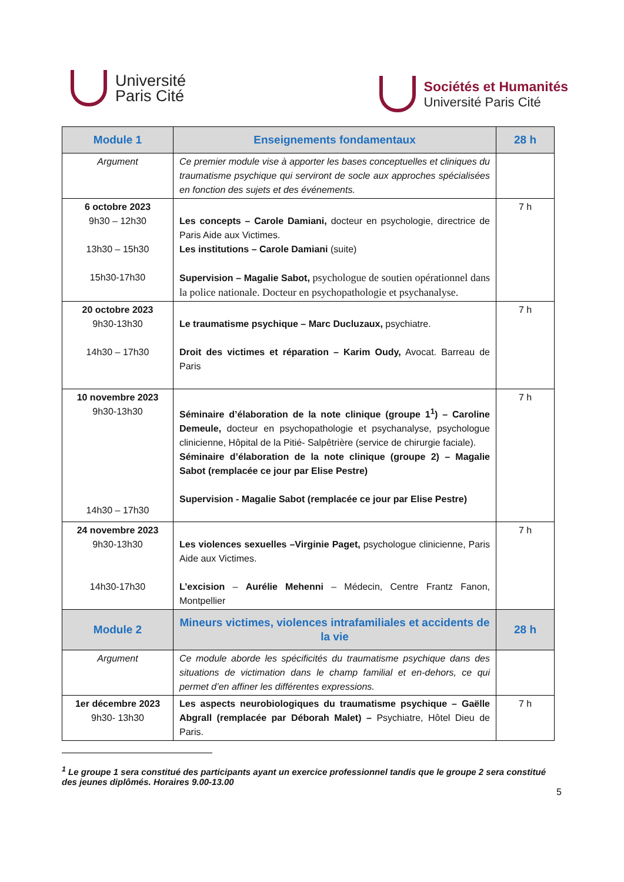Université
Paris Cité
Sociétés et Humanités
Université Paris Cité
| Module 1 | Enseignements fondamentaux | 28 h |
| --- | --- | --- |
| Argument | Ce premier module vise à apporter les bases conceptuelles et cliniques du traumatisme psychique qui serviront de socle aux approches spécialisées en fonction des sujets et des événements. | |
| 6 octobre 2023 9h30 – 12h30 13h30 – 15h30 15h30-17h30 | Les concepts – Carole Damiani, docteur en psychologie, directrice de Paris Aide aux Victimes. Les institutions – Carole Damiani (suite) Supervision – Magalie Sabot, psychologue de soutien opérationnel dans la police nationale. Docteur en psychopathologie et psychanalyse. | 7 h |
| 20 octobre 2023 9h30-13h30 14h30 – 17h30 | Le traumatisme psychique – Marc Ducluzaux, psychiatre. Droit des victimes et réparation – Karim Oudy, Avocat. Barreau de Paris | 7 h |
| 10 novembre 2023 9h30-13h30 14h30 – 17h30 | Séminaire d’élaboration de la note clinique (groupe 1<sup>1</sup>) – Caroline Demeule, docteur en psychopathologie et psychanalyse, psychologue clinicienne, Hôpital de la Pitié- Salpêtrière (service de chirurgie faciale). Séminaire d’élaboration de la note clinique (groupe 2) – Magalie Sabot (remplacée ce jour par Elise Pestre) Supervision - Magalie Sabot (remplacée ce jour par Elise Pestre) | 7 h |
| 24 novembre 2023 9h30-13h30 14h30-17h30 | Les violences sexuelles –Virginie Paget, psychologue clinicienne, Paris Aide aux Victimes. L’excision – Aurélie Mehenni – Médecin, Centre Frantz Fanon, Montpellier | 7 h |
| Module 2 | Mineurs victimes, violences intrafamiliales et accidents de la vie | 28 h |
| Argument | Ce module aborde les spécificités du traumatisme psychique dans des situations de victimation dans le champ familial et en-dehors, ce qui permet d’en affiner les différentes expressions. | |
| 1er décembre 2023 9h30- 13h30 | Les aspects neurobiologiques du traumatisme psychique – Gaëlle Abgrall (remplacée par Déborah Malet) – Psychiatre, Hôtel Dieu de Paris. | 7 h |
<sup>1</sup> Le groupe 1 sera constitué des participants ayant un exercice professionnel tandis que le groupe 2 sera constitué des jeunes diplômés. Horaires 9.00-13.00
5